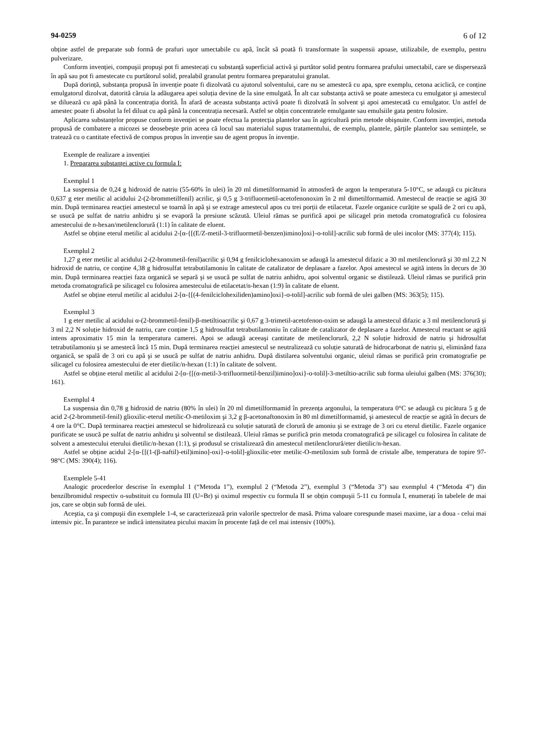94-0259 6 of 12
obține astfel de preparate sub formă de prafuri uşor umectabile cu apă, încât să poată fi transformate în suspensii apoase, utilizabile, de exemplu, pentru pulverizare.
Conform invenției, compuşii propuşi pot fi amestecați cu substanță superficial activă şi purtător solid pentru formarea prafului umectabil, care se dispersează în apă sau pot fi amestecate cu purtătorul solid, prealabil granulat pentru formarea preparatului granulat.
După dorință, substanța propusă în invenție poate fi dizolvată cu ajutorul solventului, care nu se amestecă cu apa, spre exemplu, cetona aciclică, ce conține emulgatorul dizolvat, datorită căruia la adăugarea apei soluția devine de la sine emulgată. În alt caz substanța activă se poate amesteca cu emulgator şi amestecul se diluează cu apă până la concentrația dorită. În afară de aceasta substanța activă poate fi dizolvată în solvent şi apoi amestecată cu emulgator. Un astfel de amestec poate fi absolut la fel diluat cu apă până la concentrația necesară. Astfel se obțin concentratele emulgante sau emulsiile gata pentru folosire.
Aplicarea substanțelor propuse conform invenției se poate efectua la protecția plantelor sau în agricultură prin metode obişnuite. Conform invenției, metoda propusă de combatere a micozei se deosebeşte prin aceea că locul sau materialul supus tratamentului, de exemplu, plantele, părțile plantelor sau semințele, se tratează cu o cantitate efectivă de compus propus în invenție sau de agent propus în invenție.
Exemple de realizare a invenției
1. Prepararea substanței active cu formula I:
Exemplul 1
La suspensia de 0,24 g hidroxid de natriu (55-60% în ulei) în 20 ml dimetilformamid în atmosferă de argon la temperatura 5-10°C, se adaugă cu picătura 0,637 g eter metilic al acidului 2-(2-brommetilfenil) acrilic, şi 0,5 g 3-trifluormetil-acetofenonoxim în 2 ml dimetilformamid. Amestecul de reacție se agită 30 min. După terminarea reacției amestecul se toarnă în apă şi se extrage amestecul apos cu trei porții de etilacetat. Fazele organice curățite se spală de 2 ori cu apă, se usucă pe sulfat de natriu anhidru şi se evaporă la presiune scăzută. Uleiul rămas se purifică apoi pe silicagel prin metoda cromatografică cu folosirea amestecului de n-hexan/metilenclorură (1:1) în calitate de eluent.
Astfel se obține eterul metilic al acidului 2-[α-{[(E/Z-metil-3-trifluormetil-benzen)imino]oxi}-o-tolil]-acrilic sub formă de ulei incolor (MS: 377(4); 115).
Exemplul 2
1,27 g eter metilic al acidului 2-(2-brommetil-fenil)acrilic şi 0,94 g fenilciclohexanoxim se adaugă la amestecul difazic a 30 ml metilenclorură şi 30 ml 2,2 N hidroxid de natriu, ce conține 4,38 g hidrosulfat tetrabutilamoniu în calitate de catalizator de deplasare a fazelor. Apoi amestecul se agită intens în decurs de 30 min. După terminarea reacției faza organică se separă şi se usucă pe sulfat de natriu anhidru, apoi solventul organic se distilează. Uleiul rămas se purifică prin metoda cromatografică pe silicagel cu folosirea amestecului de etilacetat/n-hexan (1:9) în calitate de eluent.
Astfel se obține eterul metilic al acidului 2-[α-{[(4-fenilciclohexiliden)amino]oxi}-o-tolil]-acrilic sub formă de ulei galben (MS: 363(5); 115).
Exemplul 3
1 g eter metilic al acidului α-(2-brommetil-fenil)-β-metiltioacrilic şi 0,67 g 3-trimetil-acetofenon-oxim se adaugă la amestecul difazic a 3 ml metilenclorură şi 3 ml 2,2 N soluție hidroxid de natriu, care conține 1,5 g hidrosulfat tetrabutilamoniu în calitate de catalizator de deplasare a fazelor. Amestecul reactant se agită intens aproximativ 15 min la temperatura camerei. Apoi se adaugă aceeaşi cantitate de metilenclorură, 2,2 N soluție hidroxid de natriu şi hidrosulfat tetrabutilamoniu şi se amestecă încă 15 min. După terminarea reacției amestecul se neutralizează cu soluție saturată de hidrocarbonat de natriu şi, eliminând faza organică, se spală de 3 ori cu apă şi se usucă pe sulfat de natriu anhidru. După distilarea solventului organic, uleiul rămas se purifică prin cromatografie pe silicagel cu folosirea amestecului de eter dietilic/n-hexan (1:1) în calitate de solvent.
Astfel se obține eterul metilic al acidului 2-[α-{[(α-metil-3-trifluormetil-benzil)imino]oxi}-o-tolil]-3-metiltio-acrilic sub forma uleiului galben (MS: 376(30); 161).
Exemplul 4
La suspensia din 0,78 g hidroxid de natriu (80% în ulei) în 20 ml dimetilformamid în prezența argonului, la temperatura 0°C se adaugă cu picătura 5 g de acid 2-(2-brommetil-fenil) glioxilic-eterul metilic-O-metiloxim şi 3,2 g β-acetonaftonoxim în 80 ml dimetilformamid, şi amestecul de reacție se agită în decurs de 4 ore la 0°C. După terminarea reacției amestecul se hidrolizează cu soluție saturată de clorură de amoniu şi se extrage de 3 ori cu eterul dietilic. Fazele organice purificate se usucă pe sulfat de natriu anhidru şi solventul se distilează. Uleiul rămas se purifică prin metoda cromatografică pe silicagel cu folosirea în calitate de solvent a amestecului eterului dietilic/n-hexan (1:1), şi produsul se cristalizează din amestecul metilenclorură/eter dietilic/n-hexan.
Astfel se obține acidul 2-[α-{[(1-(β-naftil)-etil)imino]-oxi}-o-tolil]-glioxilic-eter metilic-O-metiloxim sub formă de cristale albe, temperatura de topire 97-98°C (MS: 390(4); 116).
Exemplele 5-41
Analogic procedeelor descrise în exemplul 1 (“Metoda 1”), exemplul 2 (“Metoda 2”), exemplul 3 (“Metoda 3”) sau exemplul 4 (“Metoda 4”) din benzilbromidul respectiv o-substituit cu formula III (U=Br) şi oximul respectiv cu formula II se obțin compuşii 5-11 cu formula I, enumerați în tabelele de mai jos, care se obțin sub formă de ulei.
Aceştia, ca şi compuşii din exemplele 1-4, se caracterizează prin valorile spectrelor de masă. Prima valoare corespunde masei maxime, iar a doua - celui mai intensiv pic. În paranteze se indică intensitatea picului maxim în procente față de cel mai intensiv (100%).